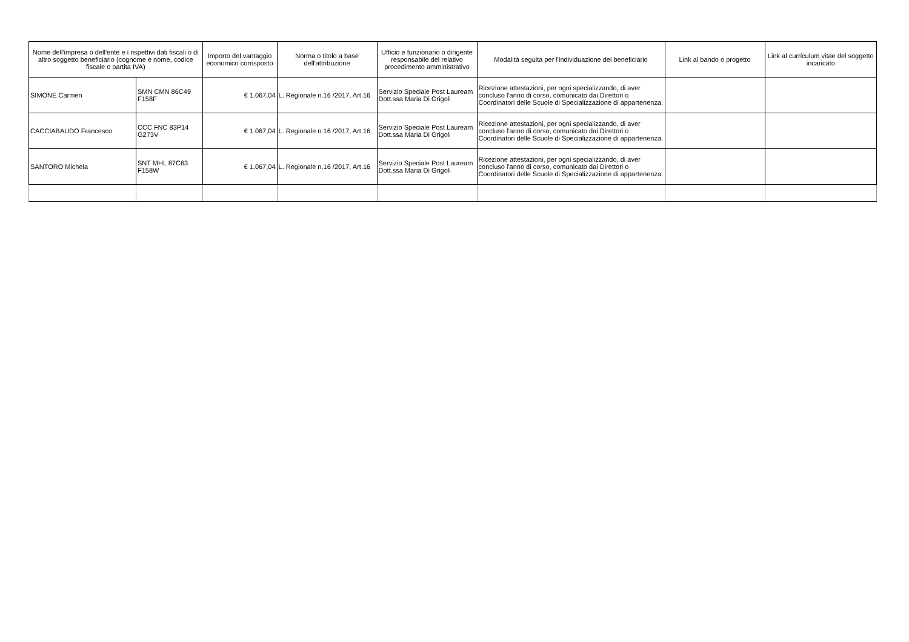| Nome dell'impresa o dell'ente e i rispettivi dati fiscali o di altro soggetto beneficiario (cognome e nome, codice fiscale o partita IVA) | | Importo del vantaggio economico corrisposto | Norma o titolo a base dell'attribuzione | Ufficio e funzionario o dirigente responsabile del relativo procedimento amministrativo | Modalità seguita per l'individuazione del beneficiario | Link al bando o progetto | Link al curriculum vitae del soggetto incaricato |
| --- | --- | --- | --- | --- | --- | --- | --- |
| SIMONE Carmen | SMN CMN 86C49 F158F | € 1.067,04 | L. Regionale n.16 /2017, Art.16 | Servizio Speciale Post Lauream Dott.ssa Maria Di Grigoli | Ricezione attestazioni, per ogni specializzando, di aver concluso l'anno di corso, comunicato dai Direttori o Coordinatori delle Scuole di Specializzazione di appartenenza. | | |
| CACCIABAUDO Francesco | CCC FNC 83P14 G273V | € 1.067,04 | L. Regionale n.16 /2017, Art.16 | Servizio Speciale Post Lauream Dott.ssa Maria Di Grigoli | Ricezione attestazioni, per ogni specializzando, di aver concluso l'anno di corso, comunicato dai Direttori o Coordinatori delle Scuole di Specializzazione di appartenenza. | | |
| SANTORO Michela | SNT MHL 87C63 F158W | € 1.067,04 | L. Regionale n.16 /2017, Art.16 | Servizio Speciale Post Lauream Dott.ssa Maria Di Grigoli | Ricezione attestazioni, per ogni specializzando, di aver concluso l'anno di corso, comunicato dai Direttori o Coordinatori delle Scuole di Specializzazione di appartenenza. | | |